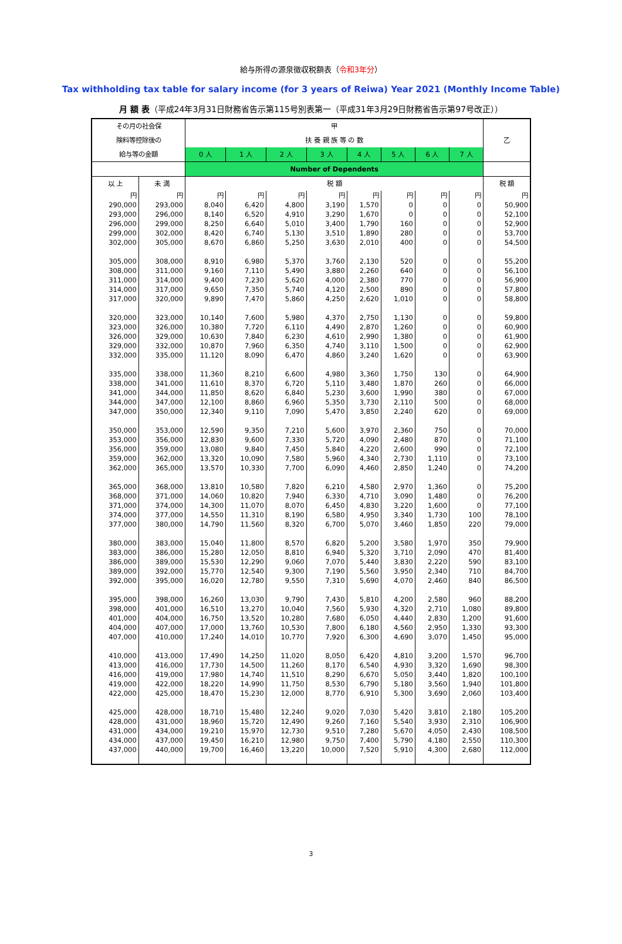給与所得の源泉徴収税額表（令和3年分）
Tax withholding tax table for salary income (for 3 years of Reiwa) Year 2021 (Monthly Income Table)
月 額 表（平成24年3月31日財務省告示第115号別表第一（平成31年3月29日財務省告示第97号改正））
| その月の社会保 | | 甲 | | | | | | | | 乙 |
| 険料等控除後の | | 扶 養 親 族 等 の 数 | | | | | | | | |
| 給与等の金額 | | 0 人 | 1 人 | 2 人 | 3 人 | 4 人 | 5 人 | 6 人 | 7 人 | |
| | | Number of Dependents | | | | | | | | |
| 以 上 | 未 満 | 税 額 | | | | | | | | 税 額 |
| 円 | 円 | 円 | 円 | 円 | 円 | 円 | 円 | 円 | 円 | 円 |
| 290,000 | 293,000 | 8,040 | 6,420 | 4,800 | 3,190 | 1,570 | 0 | 0 | 0 | 50,900 |
| 293,000 | 296,000 | 8,140 | 6,520 | 4,910 | 3,290 | 1,670 | 0 | 0 | 0 | 52,100 |
| 296,000 | 299,000 | 8,250 | 6,640 | 5,010 | 3,400 | 1,790 | 160 | 0 | 0 | 52,900 |
| 299,000 | 302,000 | 8,420 | 6,740 | 5,130 | 3,510 | 1,890 | 280 | 0 | 0 | 53,700 |
| 302,000 | 305,000 | 8,670 | 6,860 | 5,250 | 3,630 | 2,010 | 400 | 0 | 0 | 54,500 |
| 305,000 | 308,000 | 8,910 | 6,980 | 5,370 | 3,760 | 2,130 | 520 | 0 | 0 | 55,200 |
| 308,000 | 311,000 | 9,160 | 7,110 | 5,490 | 3,880 | 2,260 | 640 | 0 | 0 | 56,100 |
| 311,000 | 314,000 | 9,400 | 7,230 | 5,620 | 4,000 | 2,380 | 770 | 0 | 0 | 56,900 |
| 314,000 | 317,000 | 9,650 | 7,350 | 5,740 | 4,120 | 2,500 | 890 | 0 | 0 | 57,800 |
| 317,000 | 320,000 | 9,890 | 7,470 | 5,860 | 4,250 | 2,620 | 1,010 | 0 | 0 | 58,800 |
| 320,000 | 323,000 | 10,140 | 7,600 | 5,980 | 4,370 | 2,750 | 1,130 | 0 | 0 | 59,800 |
| 323,000 | 326,000 | 10,380 | 7,720 | 6,110 | 4,490 | 2,870 | 1,260 | 0 | 0 | 60,900 |
| 326,000 | 329,000 | 10,630 | 7,840 | 6,230 | 4,610 | 2,990 | 1,380 | 0 | 0 | 61,900 |
| 329,000 | 332,000 | 10,870 | 7,960 | 6,350 | 4,740 | 3,110 | 1,500 | 0 | 0 | 62,900 |
| 332,000 | 335,000 | 11,120 | 8,090 | 6,470 | 4,860 | 3,240 | 1,620 | 0 | 0 | 63,900 |
| 335,000 | 338,000 | 11,360 | 8,210 | 6,600 | 4,980 | 3,360 | 1,750 | 130 | 0 | 64,900 |
| 338,000 | 341,000 | 11,610 | 8,370 | 6,720 | 5,110 | 3,480 | 1,870 | 260 | 0 | 66,000 |
| 341,000 | 344,000 | 11,850 | 8,620 | 6,840 | 5,230 | 3,600 | 1,990 | 380 | 0 | 67,000 |
| 344,000 | 347,000 | 12,100 | 8,860 | 6,960 | 5,350 | 3,730 | 2,110 | 500 | 0 | 68,000 |
| 347,000 | 350,000 | 12,340 | 9,110 | 7,090 | 5,470 | 3,850 | 2,240 | 620 | 0 | 69,000 |
| 350,000 | 353,000 | 12,590 | 9,350 | 7,210 | 5,600 | 3,970 | 2,360 | 750 | 0 | 70,000 |
| 353,000 | 356,000 | 12,830 | 9,600 | 7,330 | 5,720 | 4,090 | 2,480 | 870 | 0 | 71,100 |
| 356,000 | 359,000 | 13,080 | 9,840 | 7,450 | 5,840 | 4,220 | 2,600 | 990 | 0 | 72,100 |
| 359,000 | 362,000 | 13,320 | 10,090 | 7,580 | 5,960 | 4,340 | 2,730 | 1,110 | 0 | 73,100 |
| 362,000 | 365,000 | 13,570 | 10,330 | 7,700 | 6,090 | 4,460 | 2,850 | 1,240 | 0 | 74,200 |
| 365,000 | 368,000 | 13,810 | 10,580 | 7,820 | 6,210 | 4,580 | 2,970 | 1,360 | 0 | 75,200 |
| 368,000 | 371,000 | 14,060 | 10,820 | 7,940 | 6,330 | 4,710 | 3,090 | 1,480 | 0 | 76,200 |
| 371,000 | 374,000 | 14,300 | 11,070 | 8,070 | 6,450 | 4,830 | 3,220 | 1,600 | 0 | 77,100 |
| 374,000 | 377,000 | 14,550 | 11,310 | 8,190 | 6,580 | 4,950 | 3,340 | 1,730 | 100 | 78,100 |
| 377,000 | 380,000 | 14,790 | 11,560 | 8,320 | 6,700 | 5,070 | 3,460 | 1,850 | 220 | 79,000 |
| 380,000 | 383,000 | 15,040 | 11,800 | 8,570 | 6,820 | 5,200 | 3,580 | 1,970 | 350 | 79,900 |
| 383,000 | 386,000 | 15,280 | 12,050 | 8,810 | 6,940 | 5,320 | 3,710 | 2,090 | 470 | 81,400 |
| 386,000 | 389,000 | 15,530 | 12,290 | 9,060 | 7,070 | 5,440 | 3,830 | 2,220 | 590 | 83,100 |
| 389,000 | 392,000 | 15,770 | 12,540 | 9,300 | 7,190 | 5,560 | 3,950 | 2,340 | 710 | 84,700 |
| 392,000 | 395,000 | 16,020 | 12,780 | 9,550 | 7,310 | 5,690 | 4,070 | 2,460 | 840 | 86,500 |
| 395,000 | 398,000 | 16,260 | 13,030 | 9,790 | 7,430 | 5,810 | 4,200 | 2,580 | 960 | 88,200 |
| 398,000 | 401,000 | 16,510 | 13,270 | 10,040 | 7,560 | 5,930 | 4,320 | 2,710 | 1,080 | 89,800 |
| 401,000 | 404,000 | 16,750 | 13,520 | 10,280 | 7,680 | 6,050 | 4,440 | 2,830 | 1,200 | 91,600 |
| 404,000 | 407,000 | 17,000 | 13,760 | 10,530 | 7,800 | 6,180 | 4,560 | 2,950 | 1,330 | 93,300 |
| 407,000 | 410,000 | 17,240 | 14,010 | 10,770 | 7,920 | 6,300 | 4,690 | 3,070 | 1,450 | 95,000 |
| 410,000 | 413,000 | 17,490 | 14,250 | 11,020 | 8,050 | 6,420 | 4,810 | 3,200 | 1,570 | 96,700 |
| 413,000 | 416,000 | 17,730 | 14,500 | 11,260 | 8,170 | 6,540 | 4,930 | 3,320 | 1,690 | 98,300 |
| 416,000 | 419,000 | 17,980 | 14,740 | 11,510 | 8,290 | 6,670 | 5,050 | 3,440 | 1,820 | 100,100 |
| 419,000 | 422,000 | 18,220 | 14,990 | 11,750 | 8,530 | 6,790 | 5,180 | 3,560 | 1,940 | 101,800 |
| 422,000 | 425,000 | 18,470 | 15,230 | 12,000 | 8,770 | 6,910 | 5,300 | 3,690 | 2,060 | 103,400 |
| 425,000 | 428,000 | 18,710 | 15,480 | 12,240 | 9,020 | 7,030 | 5,420 | 3,810 | 2,180 | 105,200 |
| 428,000 | 431,000 | 18,960 | 15,720 | 12,490 | 9,260 | 7,160 | 5,540 | 3,930 | 2,310 | 106,900 |
| 431,000 | 434,000 | 19,210 | 15,970 | 12,730 | 9,510 | 7,280 | 5,670 | 4,050 | 2,430 | 108,500 |
| 434,000 | 437,000 | 19,450 | 16,210 | 12,980 | 9,750 | 7,400 | 5,790 | 4,180 | 2,550 | 110,300 |
| 437,000 | 440,000 | 19,700 | 16,460 | 13,220 | 10,000 | 7,520 | 5,910 | 4,300 | 2,680 | 112,000 |
3